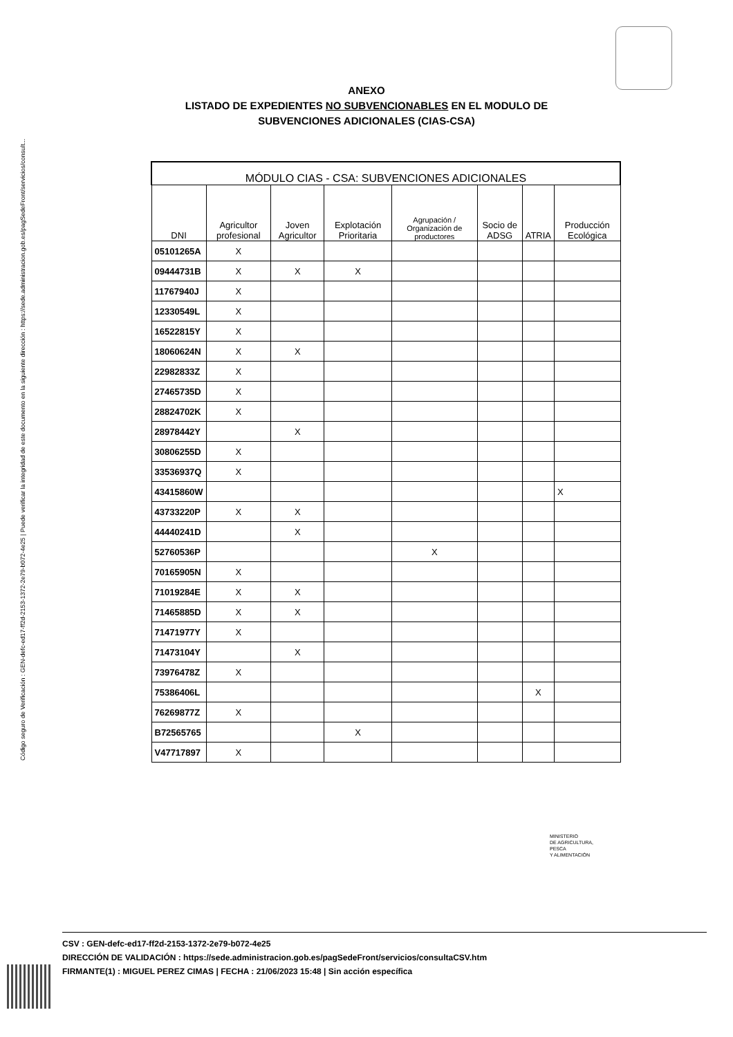Código seguro de Verificación : GEN-defc-ed17-ff2d-2153-1372-2e79-b072-4e25 | Puede verificar la integridad de este documento en la siguiente dirección : https://sede.administracion.gob.es/pagSedeFront/servicios/consult...
ANEXO
LISTADO DE EXPEDIENTES NO SUBVENCIONABLES EN EL MODULO DE
SUBVENCIONES ADICIONALES (CIAS-CSA)
| MÓDULO CIAS - CSA: SUBVENCIONES ADICIONALES | | | | | | | |
| --- | --- | --- | --- | --- | --- | --- | --- |
| DNI | Agricultor profesional | Joven Agricultor | Explotación Prioritaria | Agrupación / Organización de productores | Socio de ADSG | ATRIA | Producción Ecológica |
| 05101265A | X | | | | | | |
| 09444731B | X | X | X | | | | |
| 11767940J | X | | | | | | |
| 12330549L | X | | | | | | |
| 16522815Y | X | | | | | | |
| 18060624N | X | X | | | | | |
| 22982833Z | X | | | | | | |
| 27465735D | X | | | | | | |
| 28824702K | X | | | | | | |
| 28978442Y | | X | | | | | |
| 30806255D | X | | | | | | |
| 33536937Q | X | | | | | | |
| 43415860W | | | | | | | X |
| 43733220P | X | X | | | | | |
| 44440241D | | X | | | | | |
| 52760536P | | | | X | | | |
| 70165905N | X | | | | | | |
| 71019284E | X | X | | | | | |
| 71465885D | X | X | | | | | |
| 71471977Y | X | | | | | | |
| 71473104Y | | X | | | | | |
| 73976478Z | X | | | | | | |
| 75386406L | | | | | | X | |
| 76269877Z | X | | | | | | |
| B72565765 | | | X | | | | |
| V47717897 | X | | | | | | |
MINISTERIO
DE AGRICULTURA,
PESCA
Y ALIMENTACIÓN
CSV : GEN-defc-ed17-ff2d-2153-1372-2e79-b072-4e25
DIRECCIÓN DE VALIDACIÓN : https://sede.administracion.gob.es/pagSedeFront/servicios/consultaCSV.htm
FIRMANTE(1) : MIGUEL PEREZ CIMAS | FECHA : 21/06/2023 15:48 | Sin acción específica